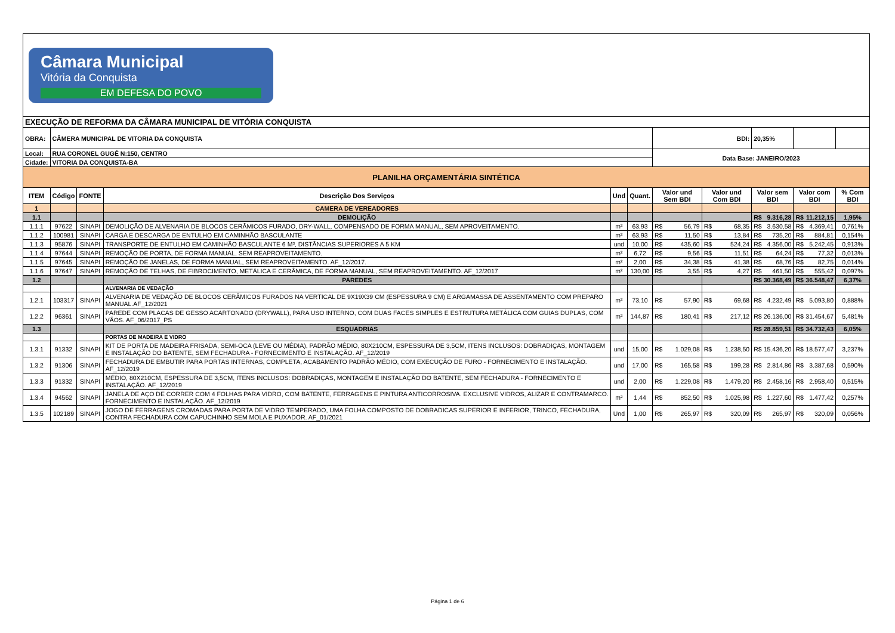| Câmara Municipal Vitória da Conquista EM DEFESA DO POVO | | | | | | | | | | |
| EXECUÇÃO DE REFORMA DA CÂMARA MUNICIPAL DE VITÓRIA CONQUISTA | | | | | | | | | | |
| OBRA: | CÂMERA MUNICIPAL DE VITORIA DA CONQUISTA | | | | | BDI: | | 20,35% | | |
| Local: | RUA CORONEL GUGÉ N:150, CENTRO | | | | | Data Base: JANEIRO/2023 | | | | |
| Cidade: | VITORIA DA CONQUISTA-BA | | | | | | | | | |
| PLANILHA ORÇAMENTÁRIA SINTÉTICA | | | | | | | | | | |
| ITEM | Código | FONTE | Descrição Dos Serviços | Und | Quant. | Valor und Sem BDI | Valor und Com BDI | Valor sem BDI | Valor com BDI | % Com BDI |
| 1 | | | CAMERA DE VEREADORES | | | | | | | |
| 1.1 | | | DEMOLIÇÃO | | | | | R$ 9.316,28 | R$ 11.212,15 | 1,95% |
| 1.1.1 | 97622 | SINAPI | DEMOLIÇÃO DE ALVENARIA DE BLOCOS CERÂMICOS FURADO, DRY-WALL, COMPENSADO DE FORMA MANUAL, SEM APROVEITAMENTO. | m² | 63,93 | R$ 56,79 | R$ 68,35 | R$ 3.630,58 | R$ 4.369,41 | 0,761% |
| 1.1.2 | 100981 | SINAPI | CARGA E DESCARGA DE ENTULHO EM CAMINHÃO BASCULANTE | m² | 63,93 | R$ 11,50 | R$ 13,84 | R$ 735,20 | R$ 884,81 | 0,154% |
| 1.1.3 | 95876 | SINAPI | TRANSPORTE DE ENTULHO EM CAMINHÃO BASCULANTE 6 M³, DISTÂNCIAS SUPERIORES A 5 KM | und | 10,00 | R$ 435,60 | R$ 524,24 | R$ 4.356,00 | R$ 5.242,45 | 0,913% |
| 1.1.4 | 97644 | SINAPI | REMOÇÃO DE PORTA, DE FORMA MANUAL, SEM REAPROVEITAMENTO. | m² | 6,72 | R$ 9,56 | R$ 11,51 | R$ 64,24 | R$ 77,32 | 0,013% |
| 1.1.5 | 97645 | SINAPI | REMOÇÃO DE JANELAS, DE FORMA MANUAL, SEM REAPROVEITAMENTO. AF_12/2017. | m² | 2,00 | R$ 34,38 | R$ 41,38 | R$ 68,76 | R$ 82,75 | 0,014% |
| 1.1.6 | 97647 | SINAPI | REMOÇÃO DE TELHAS, DE FIBROCIMENTO, METÁLICA E CERÂMICA, DE FORMA MANUAL, SEM REAPROVEITAMENTO. AF_12/2017 | m² | 130,00 | R$ 3,55 | R$ 4,27 | R$ 461,50 | R$ 555,42 | 0,097% |
| 1.2 | | | PAREDES | | | | | R$ 30.368,49 | R$ 36.548,47 | 6,37% |
| | | | ALVENARIA DE VEDAÇÃO | | | | | | | |
| 1.2.1 | 103317 | SINAPI | ALVENARIA DE VEDAÇÃO DE BLOCOS CERÂMICOS FURADOS NA VERTICAL DE 9X19X39 CM (ESPESSURA 9 CM) E ARGAMASSA DE ASSENTAMENTO COM PREPARO MANUAL.AF_12/2021 | m² | 73,10 | R$ 57,90 | R$ 69,68 | R$ 4.232,49 | R$ 5.093,80 | 0,888% |
| 1.2.2 | 96361 | SINAPI | PAREDE COM PLACAS DE GESSO ACARTONADO (DRYWALL), PARA USO INTERNO, COM DUAS FACES SIMPLES E ESTRUTURA METÁLICA COM GUIAS DUPLAS, COM VÃOS. AF_06/2017_PS | m² | 144,87 | R$ 180,41 | R$ 217,12 | R$ 26.136,00 | R$ 31.454,67 | 5,481% |
| 1.3 | | | ESQUADRIAS | | | | | R$ 28.859,51 | R$ 34.732,43 | 6,05% |
| | | | PORTAS DE MADEIRA E VIDRO | | | | | | | |
| 1.3.1 | 91332 | SINAPI | KIT DE PORTA DE MADEIRA FRISADA, SEMI-OCA (LEVE OU MÉDIA), PADRÃO MÉDIO, 80X210CM, ESPESSURA DE 3,5CM, ITENS INCLUSOS: DOBRADIÇAS, MONTAGEM E INSTALAÇÃO DO BATENTE, SEM FECHADURA - FORNECIMENTO E INSTALAÇÃO. AF_12/2019 | und | 15,00 | R$ 1.029,08 | R$ 1.238,50 | R$ 15.436,20 | R$ 18.577,47 | 3,237% |
| 1.3.2 | 91306 | SINAPI | FECHADURA DE EMBUTIR PARA PORTAS INTERNAS, COMPLETA, ACABAMENTO PADRÃO MÉDIO, COM EXECUÇÃO DE FURO - FORNECIMENTO E INSTALAÇÃO. AF_12/2019 | und | 17,00 | R$ 165,58 | R$ 199,28 | R$ 2.814,86 | R$ 3.387,68 | 0,590% |
| 1.3.3 | 91332 | SINAPI | MÉDIO, 80X210CM, ESPESSURA DE 3,5CM, ITENS INCLUSOS: DOBRADIÇAS, MONTAGEM E INSTALAÇÃO DO BATENTE, SEM FECHADURA - FORNECIMENTO E INSTALAÇÃO. AF_12/2019 | und | 2,00 | R$ 1.229,08 | R$ 1.479,20 | R$ 2.458,16 | R$ 2.958,40 | 0,515% |
| 1.3.4 | 94562 | SINAPI | JANELA DE AÇO DE CORRER COM 4 FOLHAS PARA VIDRO, COM BATENTE, FERRAGENS E PINTURA ANTICORROSIVA. EXCLUSIVE VIDROS, ALIZAR E CONTRAMARCO. FORNECIMENTO E INSTALAÇÃO. AF_12/2019 | m² | 1,44 | R$ 852,50 | R$ 1.025,98 | R$ 1.227,60 | R$ 1.477,42 | 0,257% |
| 1.3.5 | 102189 | SINAPI | JOGO DE FERRAGENS CROMADAS PARA PORTA DE VIDRO TEMPERADO, UMA FOLHA COMPOSTO DE DOBRADICAS SUPERIOR E INFERIOR, TRINCO, FECHADURA, CONTRA FECHADURA COM CAPUCHINHO SEM MOLA E PUXADOR. AF_01/2021 | Und | 1,00 | R$ 265,97 | R$ 320,09 | R$ 265,97 | R$ 320,09 | 0,056% |
Página 1 de 6